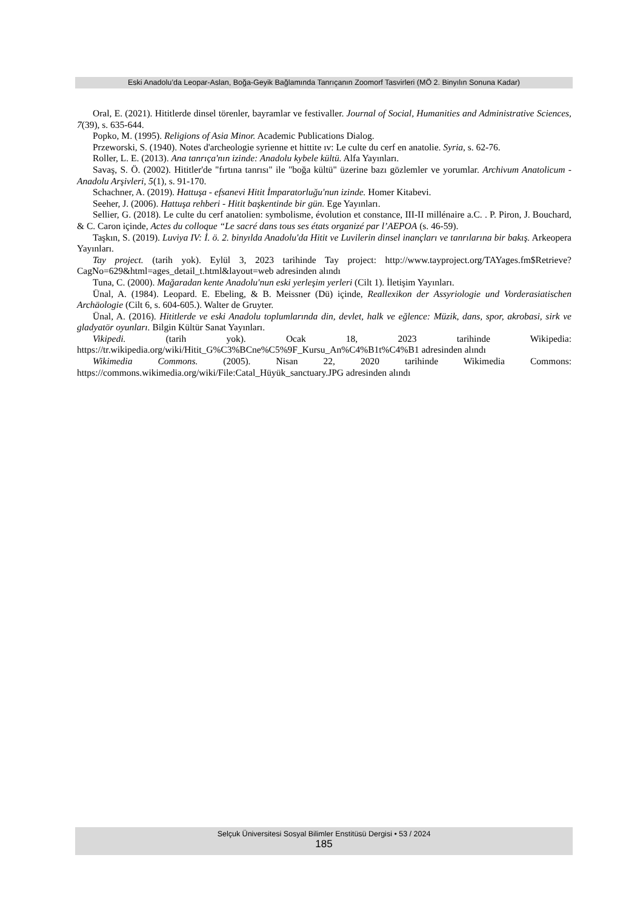Eski Anadolu’da Leopar-Aslan, Boğa-Geyik Bağlamında Tanrıçanın Zoomorf Tasvirleri (MÖ 2. Binyılın Sonuna Kadar)
Oral, E. (2021). Hititlerde dinsel törenler, bayramlar ve festivaller. Journal of Social, Humanities and Administrative Sciences, 7(39), s. 635-644.
Popko, M. (1995). Religions of Asia Minor. Academic Publications Dialog.
Przeworski, S. (1940). Notes d'archeologie syrienne et hittite ıv: Le culte du cerf en anatolie. Syria, s. 62-76.
Roller, L. E. (2013). Ana tanrıça'nın izinde: Anadolu kybele kültü. Alfa Yayınları.
Savaş, S. Ö. (2002). Hititler'de "fırtına tanrısı" ile "boğa kültü" üzerine bazı gözlemler ve yorumlar. Archivum Anatolicum - Anadolu Arşivleri, 5(1), s. 91-170.
Schachner, A. (2019). Hattuşa - efsanevi Hitit İmparatorluğu'nun izinde. Homer Kitabevi.
Seeher, J. (2006). Hattuşa rehberi - Hitit başkentinde bir gün. Ege Yayınları.
Sellier, G. (2018). Le culte du cerf anatolien: symbolisme, évolution et constance, III-II millénaire a.C. . P. Piron, J. Bouchard, & C. Caron içinde, Actes du colloque “Le sacré dans tous ses états organizé par l’AEPOA (s. 46-59).
Taşkın, S. (2019). Luviya IV: İ. ö. 2. binyılda Anadolu'da Hitit ve Luvilerin dinsel inançları ve tanrılarına bir bakış. Arkeopera Yayınları.
Tay project. (tarih yok). Eylül 3, 2023 tarihinde Tay project: http://www.tayproject.org/TAYages.fm$Retrieve?CagNo=629&html=ages_detail_t.html&layout=web adresinden alındı
Tuna, C. (2000). Mağaradan kente Anadolu'nun eski yerleşim yerleri (Cilt 1). İletişim Yayınları.
Ünal, A. (1984). Leopard. E. Ebeling, & B. Meissner (Dü) içinde, Reallexikon der Assyriologie und Vorderasiatischen Archäologie (Cilt 6, s. 604-605.). Walter de Gruyter.
Ünal, A. (2016). Hititlerde ve eski Anadolu toplumlarında din, devlet, halk ve eğlence: Müzik, dans, spor, akrobasi, sirk ve gladyatör oyunları. Bilgin Kültür Sanat Yayınları.
Vikipedi. (tarih yok). Ocak 18, 2023 tarihinde Wikipedia: https://tr.wikipedia.org/wiki/Hitit_G%C3%BCne%C5%9F_Kursu_An%C4%B1t%C4%B1 adresinden alındı
Wikimedia Commons. (2005). Nisan 22, 2020 tarihinde Wikimedia Commons: https://commons.wikimedia.org/wiki/File:Catal_Hüyük_sanctuary.JPG adresinden alındı
Selçuk Üniversitesi Sosyal Bilimler Enstitüsü Dergisi • 53 / 2024
185